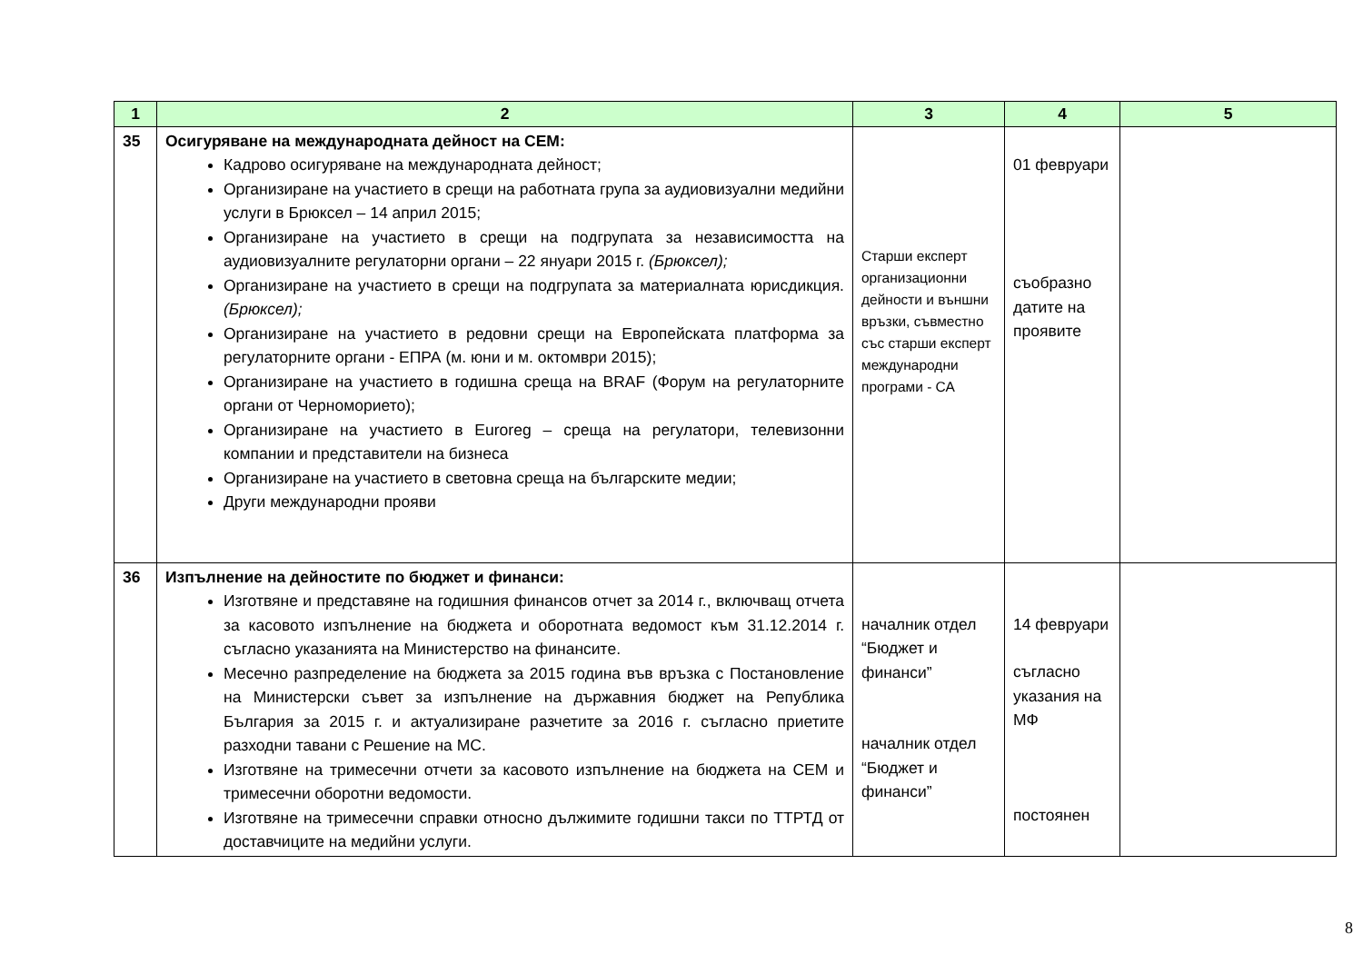| 1 | 2 | 3 | 4 | 5 |
| --- | --- | --- | --- | --- |
| 35 | Осигуряване на международната дейност на СЕМ: Кадрово осигуряване на международната дейност; Организиране на участието в срещи на работната група за аудиовизуални медийни услуги в Брюксел – 14 април 2015; Организиране на участието в срещи на подгрупата за независимостта на аудиовизуалните регулаторни органи – 22 януари 2015 г. (Брюксел); Организиране на участието в срещи на подгрупата за материалната юрисдикция. (Брюксел); Организиране на участието в редовни срещи на Европейската платформа за регулаторните органи - ЕПРА (м. юни и м. октомври 2015); Организиране на участието в годишна среща на BRAF (Форум на регулаторните органи от Черноморието); Организиране на участието в Euroreg – среща на регулатори, телевизонни компании и представители на бизнеса Организиране на участието в световна среща на българските медии; Други международни прояви | Старши експерт организационни дейности и външни връзки, съвместно със старши експерт международни програми - СА | 01 февруари съобразно датите на проявите | |
| 36 | Изпълнение на дейностите по бюджет и финанси: Изготвяне и представяне на годишния финансов отчет за 2014 г., включващ отчета за касовото изпълнение на бюджета и оборотната ведомост към 31.12.2014 г. съгласно указанията на Министерство на финансите. Месечно разпределение на бюджета за 2015 година във връзка с Постановление на Министерски съвет за изпълнение на държавния бюджет на Република България за 2015 г. и актуализиране разчетите за 2016 г. съгласно приетите разходни тавани с Решение на МС. Изготвяне на тримесечни отчети за касовото изпълнение на бюджета на СЕМ и тримесечни оборотни ведомости. Изготвяне на тримесечни справки относно дължимите годишни такси по ТТРТД от доставчиците на медийни услуги. | началник отдел “Бюджет и финанси” началник отдел “Бюджет и финанси” | 14 февруари съгласно указания на МФ постоянен | |
8